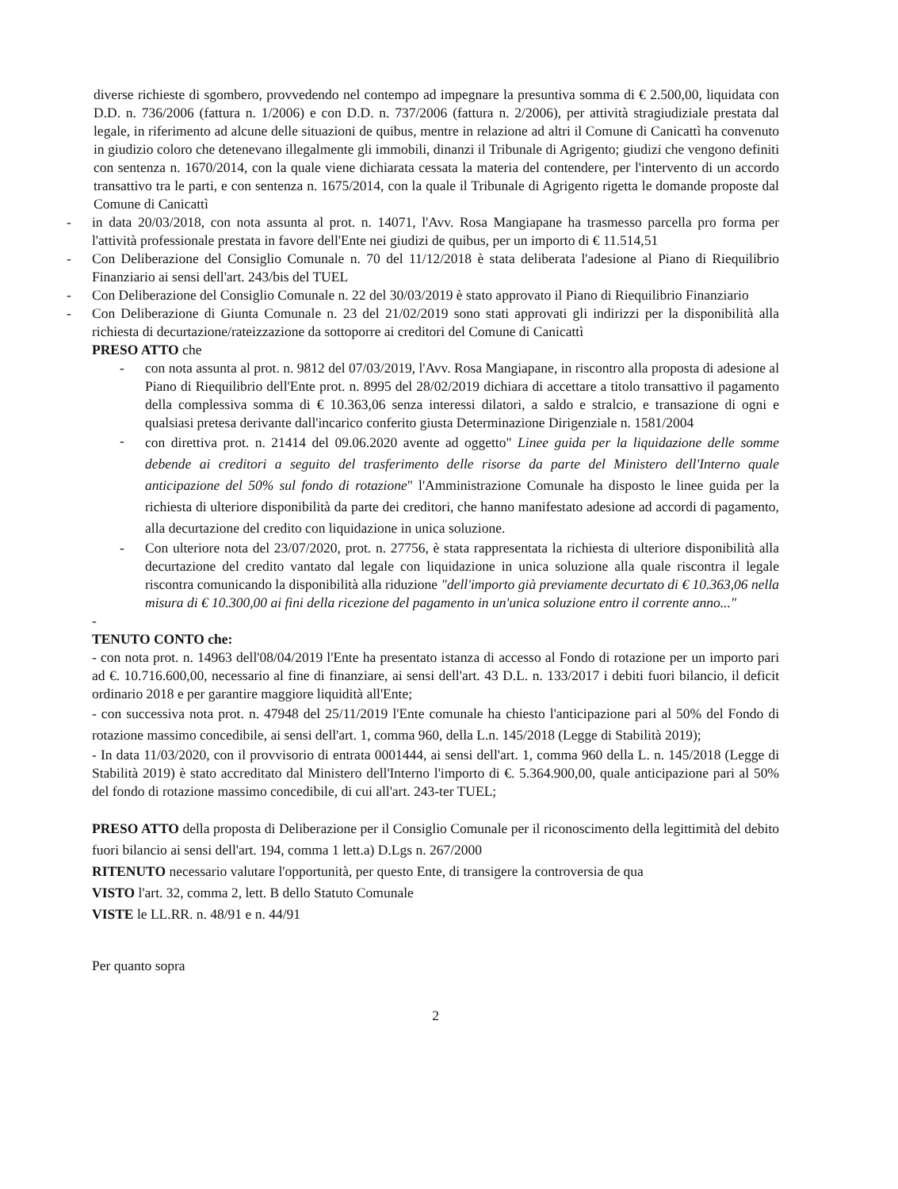diverse richieste di sgombero, provvedendo nel contempo ad impegnare la presuntiva somma di € 2.500,00, liquidata con D.D. n. 736/2006 (fattura n. 1/2006) e con D.D. n. 737/2006 (fattura n. 2/2006), per attività stragiudiziale prestata dal legale, in riferimento ad alcune delle situazioni de quibus, mentre in relazione ad altri il Comune di Canicattì ha convenuto in giudizio coloro che detenevano illegalmente gli immobili, dinanzi il Tribunale di Agrigento; giudizi che vengono definiti con sentenza n. 1670/2014, con la quale viene dichiarata cessata la materia del contendere, per l'intervento di un accordo transattivo tra le parti, e con sentenza n. 1675/2014, con la quale il Tribunale di Agrigento rigetta le domande proposte dal Comune di Canicattì
- in data 20/03/2018, con nota assunta al prot. n. 14071, l'Avv. Rosa Mangiapane ha trasmesso parcella pro forma per l'attività professionale prestata in favore dell'Ente nei giudizi de quibus, per un importo di € 11.514,51
- Con Deliberazione del Consiglio Comunale n. 70 del 11/12/2018 è stata deliberata l'adesione al Piano di Riequilibrio Finanziario ai sensi dell'art. 243/bis del TUEL
- Con Deliberazione del Consiglio Comunale n. 22 del 30/03/2019 è stato approvato il Piano di Riequilibrio Finanziario
- Con Deliberazione di Giunta Comunale n. 23 del 21/02/2019 sono stati approvati gli indirizzi per la disponibilità alla richiesta di decurtazione/rateizzazione da sottoporre ai creditori del Comune di Canicattì
PRESO ATTO che
- con nota assunta al prot. n. 9812 del 07/03/2019, l'Avv. Rosa Mangiapane, in riscontro alla proposta di adesione al Piano di Riequilibrio dell'Ente prot. n. 8995 del 28/02/2019 dichiara di accettare a titolo transattivo il pagamento della complessiva somma di € 10.363,06 senza interessi dilatori, a saldo e stralcio, e transazione di ogni e qualsiasi pretesa derivante dall'incarico conferito giusta Determinazione Dirigenziale n. 1581/2004
-
con direttiva prot. n. 21414 del 09.06.2020 avente ad oggetto" Linee guida per la liquidazione delle somme debende ai creditori a seguito del trasferimento delle risorse da parte del Ministero dell'Interno quale anticipazione del 50% sul fondo di rotazione" l'Amministrazione Comunale ha disposto le linee guida per la richiesta di ulteriore disponibilità da parte dei creditori, che hanno manifestato adesione ad accordi di pagamento, alla decurtazione del credito con liquidazione in unica soluzione.
- Con ulteriore nota del 23/07/2020, prot. n. 27756, è stata rappresentata la richiesta di ulteriore disponibilità alla decurtazione del credito vantato dal legale con liquidazione in unica soluzione alla quale riscontra il legale riscontra comunicando la disponibilità alla riduzione "dell'importo già previamente decurtato di € 10.363,06 nella misura di € 10.300,00 ai fini della ricezione del pagamento in un'unica soluzione entro il corrente anno..."
-
TENUTO CONTO che:
- con nota prot. n. 14963 dell'08/04/2019 l'Ente ha presentato istanza di accesso al Fondo di rotazione per un importo pari ad €. 10.716.600,00, necessario al fine di finanziare, ai sensi dell'art. 43 D.L. n. 133/2017 i debiti fuori bilancio, il deficit ordinario 2018 e per garantire maggiore liquidità all'Ente;
- con successiva nota prot. n. 47948 del 25/11/2019 l'Ente comunale ha chiesto l'anticipazione pari al 50% del Fondo di rotazione massimo concedibile, ai sensi dell'art. 1, comma 960, della L.n. 145/2018 (Legge di Stabilità 2019);
- In data 11/03/2020, con il provvisorio di entrata 0001444, ai sensi dell'art. 1, comma 960 della L. n. 145/2018 (Legge di Stabilità 2019) è stato accreditato dal Ministero dell'Interno l'importo di €. 5.364.900,00, quale anticipazione pari al 50% del fondo di rotazione massimo concedibile, di cui all'art. 243-ter TUEL;
PRESO ATTO della proposta di Deliberazione per il Consiglio Comunale per il riconoscimento della legittimità del debito fuori bilancio ai sensi dell'art. 194, comma 1 lett.a) D.Lgs n. 267/2000
RITENUTO necessario valutare l'opportunità, per questo Ente, di transigere la controversia de qua
VISTO l'art. 32, comma 2, lett. B dello Statuto Comunale
VISTE le LL.RR. n. 48/91 e n. 44/91
Per quanto sopra
2